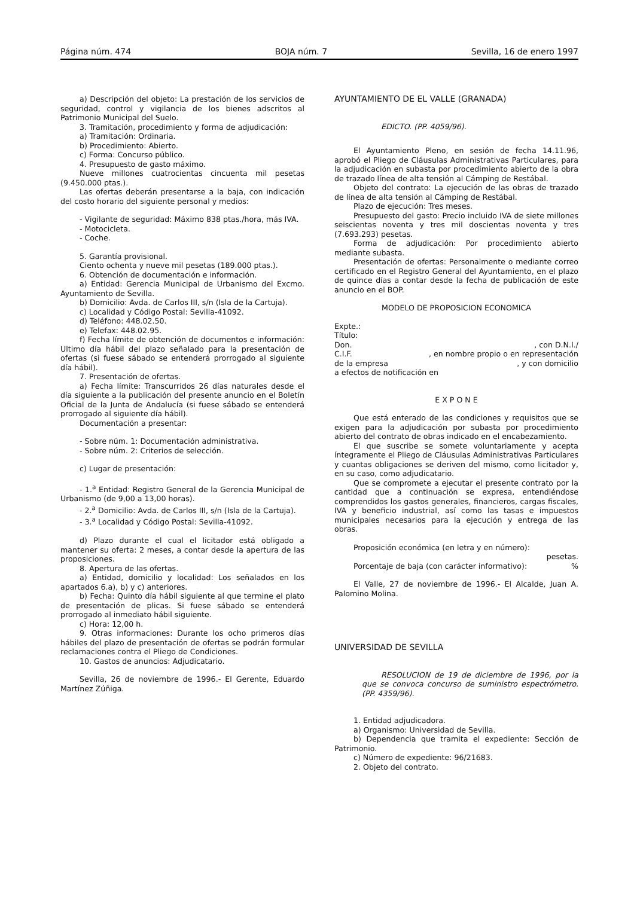Página núm. 474 BOJA núm. 7 Sevilla, 16 de enero 1997
a) Descripción del objeto: La prestación de los servicios de seguridad, control y vigilancia de los bienes adscritos al Patrimonio Municipal del Suelo.
3. Tramitación, procedimiento y forma de adjudicación:
a) Tramitación: Ordinaria.
b) Procedimiento: Abierto.
c) Forma: Concurso público.
4. Presupuesto de gasto máximo.
Nueve millones cuatrocientas cincuenta mil pesetas (9.450.000 ptas.).
Las ofertas deberán presentarse a la baja, con indicación del costo horario del siguiente personal y medios:
- Vigilante de seguridad: Máximo 838 ptas./hora, más IVA.
- Motocicleta.
- Coche.
5. Garantía provisional.
Ciento ochenta y nueve mil pesetas (189.000 ptas.).
6. Obtención de documentación e información.
a) Entidad: Gerencia Municipal de Urbanismo del Excmo. Ayuntamiento de Sevilla.
b) Domicilio: Avda. de Carlos III, s/n (Isla de la Cartuja).
c) Localidad y Código Postal: Sevilla-41092.
d) Teléfono: 448.02.50.
e) Telefax: 448.02.95.
f) Fecha límite de obtención de documentos e información: Ultimo día hábil del plazo señalado para la presentación de ofertas (si fuese sábado se entenderá prorrogado al siguiente día hábil).
7. Presentación de ofertas.
a) Fecha límite: Transcurridos 26 días naturales desde el día siguiente a la publicación del presente anuncio en el Boletín Oficial de la Junta de Andalucía (si fuese sábado se entenderá prorrogado al siguiente día hábil).
Documentación a presentar:
- Sobre núm. 1: Documentación administrativa.
- Sobre núm. 2: Criterios de selección.
c) Lugar de presentación:
- 1.<sup>a</sup> Entidad: Registro General de la Gerencia Municipal de Urbanismo (de 9,00 a 13,00 horas).
- 2.<sup>a</sup> Domicilio: Avda. de Carlos III, s/n (Isla de la Cartuja).
- 3.<sup>a</sup> Localidad y Código Postal: Sevilla-41092.
d) Plazo durante el cual el licitador está obligado a mantener su oferta: 2 meses, a contar desde la apertura de las proposiciones.
8. Apertura de las ofertas.
a) Entidad, domicilio y localidad: Los señalados en los apartados 6.a), b) y c) anteriores.
b) Fecha: Quinto día hábil siguiente al que termine el plato de presentación de plicas. Si fuese sábado se entenderá prorrogado al inmediato hábil siguiente.
c) Hora: 12,00 h.
9. Otras informaciones: Durante los ocho primeros días hábiles del plazo de presentación de ofertas se podrán formular reclamaciones contra el Pliego de Condiciones.
10. Gastos de anuncios: Adjudicatario.
Sevilla, 26 de noviembre de 1996.- El Gerente, Eduardo Martínez Zúñiga.
AYUNTAMIENTO DE EL VALLE (GRANADA)
EDICTO. (PP. 4059/96).
El Ayuntamiento Pleno, en sesión de fecha 14.11.96, aprobó el Pliego de Cláusulas Administrativas Particulares, para la adjudicación en subasta por procedimiento abierto de la obra de trazado línea de alta tensión al Cámping de Restábal.
Objeto del contrato: La ejecución de las obras de trazado de línea de alta tensión al Cámping de Restábal.
Plazo de ejecución: Tres meses.
Presupuesto del gasto: Precio incluido IVA de siete millones seiscientas noventa y tres mil doscientas noventa y tres (7.693.293) pesetas.
Forma de adjudicación: Por procedimiento abierto mediante subasta.
Presentación de ofertas: Personalmente o mediante correo certificado en el Registro General del Ayuntamiento, en el plazo de quince días a contar desde la fecha de publicación de este anuncio en el BOP.
MODELO DE PROPOSICION ECONOMICA
Expte.:
Título:
Don., con D.N.I./
C.I.F., en nombre propio o en representación
de la empresa, y con domicilio
a efectos de notificación en
E X P O N E
Que está enterado de las condiciones y requisitos que se exigen para la adjudicación por subasta por procedimiento abierto del contrato de obras indicado en el encabezamiento.
El que suscribe se somete voluntariamente y acepta íntegramente el Pliego de Cláusulas Administrativas Particulares y cuantas obligaciones se deriven del mismo, como licitador y, en su caso, como adjudicatario.
Que se compromete a ejecutar el presente contrato por la cantidad que a continuación se expresa, entendiéndose comprendidos los gastos generales, financieros, cargas fiscales, IVA y beneficio industrial, así como las tasas e impuestos municipales necesarios para la ejecución y entrega de las obras.
Proposición económica (en letra y en número):
pesetas.
Porcentaje de baja (con carácter informativo):%
El Valle, 27 de noviembre de 1996.- El Alcalde, Juan A. Palomino Molina.
UNIVERSIDAD DE SEVILLA
RESOLUCION de 19 de diciembre de 1996, por la que se convoca concurso de suministro espectrómetro. (PP. 4359/96).
1. Entidad adjudicadora.
a) Organismo: Universidad de Sevilla.
b) Dependencia que tramita el expediente: Sección de Patrimonio.
c) Número de expediente: 96/21683.
2. Objeto del contrato.